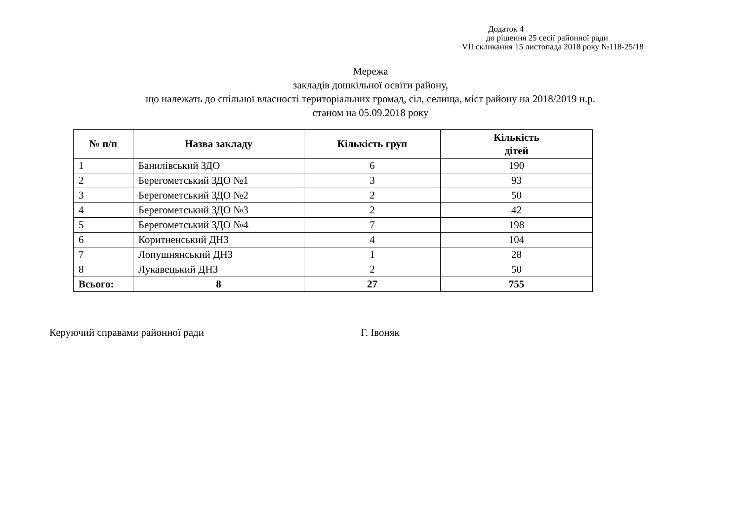Додаток 4
до рішення 25 сесії районної ради
VII скликання 15 листопада 2018 року №118-25/18
Мережа
закладів дошкільної освіти району,
що належать до спільної власності територіальних громад, сіл, селища, міст району на 2018/2019 н.р.
станом на 05.09.2018 року
| № п/п | Назва закладу | Кількість груп | Кількість дітей |
| --- | --- | --- | --- |
| 1 | Банилівський ЗДО | 6 | 190 |
| 2 | Берегометський ЗДО №1 | 3 | 93 |
| 3 | Берегометський ЗДО №2 | 2 | 50 |
| 4 | Берегометський ЗДО №3 | 2 | 42 |
| 5 | Берегометський ЗДО №4 | 7 | 198 |
| 6 | Коритненський ДНЗ | 4 | 104 |
| 7 | Лопушнянський ДНЗ | 1 | 28 |
| 8 | Лукавецький ДНЗ | 2 | 50 |
| Всього: | 8 | 27 | 755 |
Керуючий справами районної ради Г. Івоняк